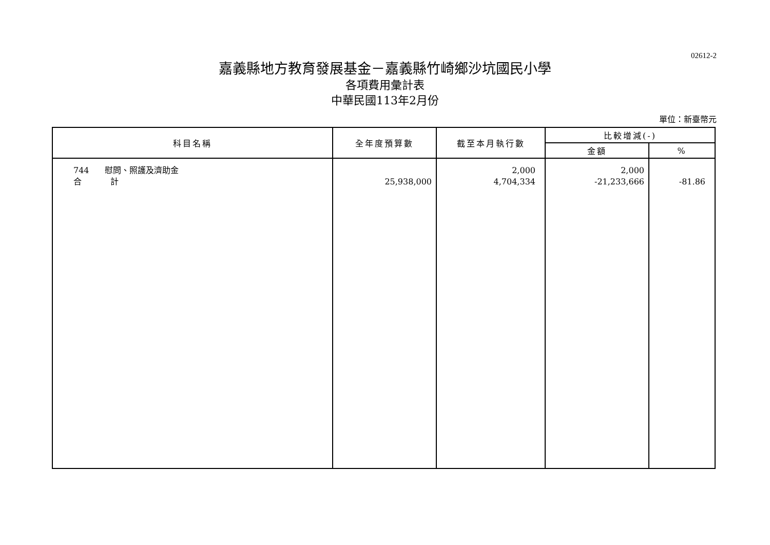02612-2
嘉義縣地方教育發展基金－嘉義縣竹崎鄉沙坑國民小學
各項費用彙計表
中華民國113年2月份
單位：新臺幣元
| 科目名稱 | 全年度預算數 | 截至本月執行數 | 比較增減(-) | |
| --- | --- | --- | --- | --- |
| | | | 金額 | % |
| 744 慰問、照護及濟助金 合 計 | 25,938,000 | 2,000 4,704,334 | 2,000 -21,233,666 | -81.86 |